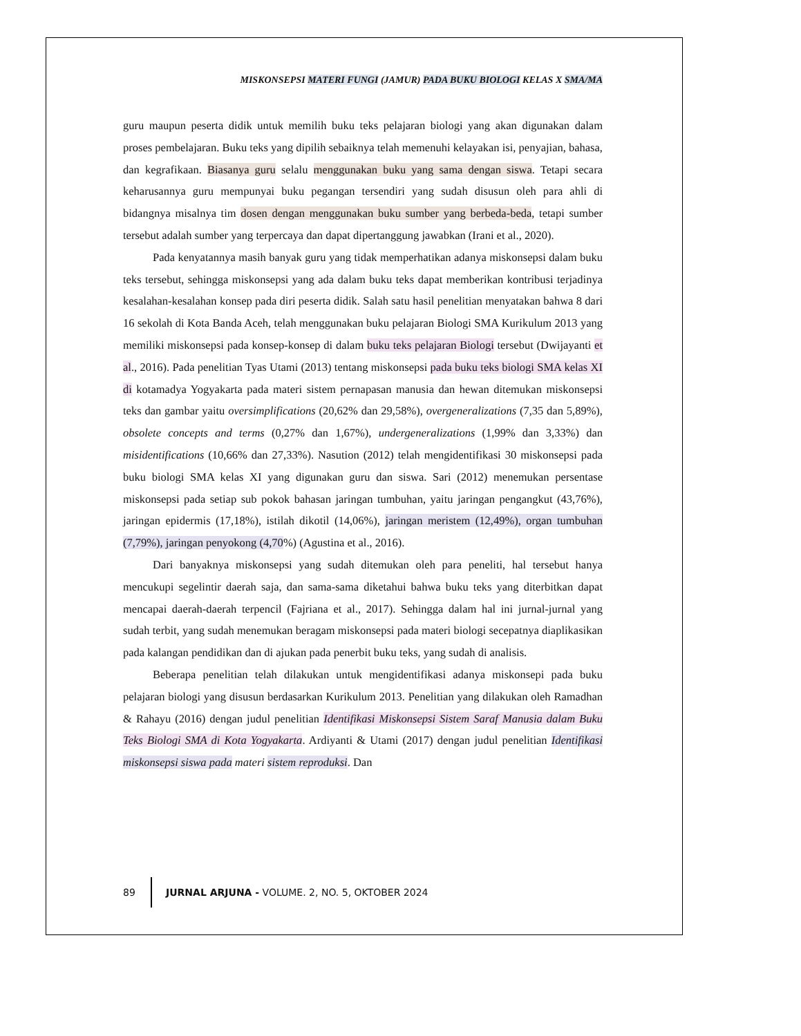MISKONSEPSI MATERI FUNGI (JAMUR) PADA BUKU BIOLOGI KELAS X SMA/MA
guru maupun peserta didik untuk memilih buku teks pelajaran biologi yang akan digunakan dalam proses pembelajaran. Buku teks yang dipilih sebaiknya telah memenuhi kelayakan isi, penyajian, bahasa, dan kegrafikaan. Biasanya guru selalu menggunakan buku yang sama dengan siswa. Tetapi secara keharusannya guru mempunyai buku pegangan tersendiri yang sudah disusun oleh para ahli di bidangnya misalnya tim dosen dengan menggunakan buku sumber yang berbeda-beda, tetapi sumber tersebut adalah sumber yang terpercaya dan dapat dipertanggung jawabkan (Irani et al., 2020).
Pada kenyatannya masih banyak guru yang tidak memperhatikan adanya miskonsepsi dalam buku teks tersebut, sehingga miskonsepsi yang ada dalam buku teks dapat memberikan kontribusi terjadinya kesalahan-kesalahan konsep pada diri peserta didik. Salah satu hasil penelitian menyatakan bahwa 8 dari 16 sekolah di Kota Banda Aceh, telah menggunakan buku pelajaran Biologi SMA Kurikulum 2013 yang memiliki miskonsepsi pada konsep-konsep di dalam buku teks pelajaran Biologi tersebut (Dwijayanti et al., 2016). Pada penelitian Tyas Utami (2013) tentang miskonsepsi pada buku teks biologi SMA kelas XI di kotamadya Yogyakarta pada materi sistem pernapasan manusia dan hewan ditemukan miskonsepsi teks dan gambar yaitu oversimplifications (20,62% dan 29,58%), overgeneralizations (7,35 dan 5,89%), obsolete concepts and terms (0,27% dan 1,67%), undergeneralizations (1,99% dan 3,33%) dan misidentifications (10,66% dan 27,33%). Nasution (2012) telah mengidentifikasi 30 miskonsepsi pada buku biologi SMA kelas XI yang digunakan guru dan siswa. Sari (2012) menemukan persentase miskonsepsi pada setiap sub pokok bahasan jaringan tumbuhan, yaitu jaringan pengangkut (43,76%), jaringan epidermis (17,18%), istilah dikotil (14,06%), jaringan meristem (12,49%), organ tumbuhan (7,79%), jaringan penyokong (4,70%) (Agustina et al., 2016).
Dari banyaknya miskonsepsi yang sudah ditemukan oleh para peneliti, hal tersebut hanya mencukupi segelintir daerah saja, dan sama-sama diketahui bahwa buku teks yang diterbitkan dapat mencapai daerah-daerah terpencil (Fajriana et al., 2017). Sehingga dalam hal ini jurnal-jurnal yang sudah terbit, yang sudah menemukan beragam miskonsepsi pada materi biologi secepatnya diaplikasikan pada kalangan pendidikan dan di ajukan pada penerbit buku teks, yang sudah di analisis.
Beberapa penelitian telah dilakukan untuk mengidentifikasi adanya miskonsepi pada buku pelajaran biologi yang disusun berdasarkan Kurikulum 2013. Penelitian yang dilakukan oleh Ramadhan & Rahayu (2016) dengan judul penelitian Identifikasi Miskonsepsi Sistem Saraf Manusia dalam Buku Teks Biologi SMA di Kota Yogyakarta. Ardiyanti & Utami (2017) dengan judul penelitian Identifikasi miskonsepsi siswa pada materi sistem reproduksi. Dan
89 JURNAL ARJUNA - VOLUME. 2, NO. 5, OKTOBER 2024